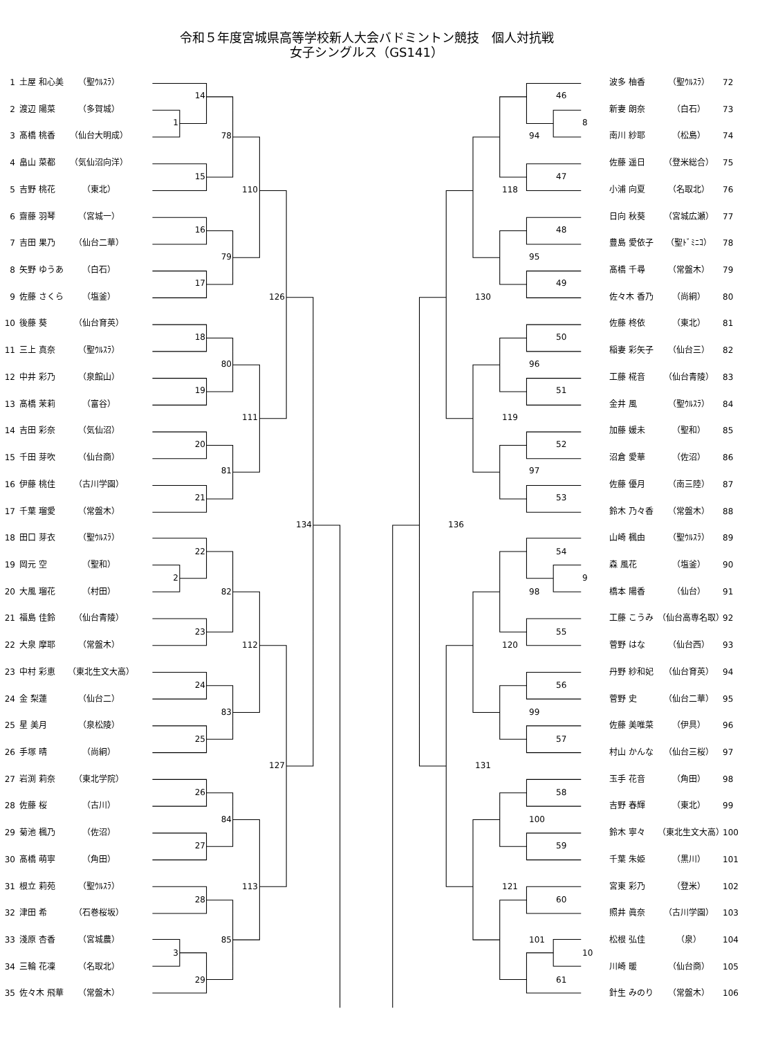令和５年度宮城県高等学校新人大会バドミントン競技　個人対抗戦
女子シングルス（GS141）
1 土屋 和心美 （聖ｳﾙｽﾗ）
2 渡辺 陽菜 （多賀城）
3 髙橋 桃香 （仙台大明成）
4 畠山 菜都 （気仙沼向洋）
5 吉野 桃花 （東北）
6 齋藤 羽琴 （宮城一）
7 吉田 果乃 （仙台二華）
8 矢野 ゆうあ （白石）
9 佐藤 さくら （塩釜）
10 後藤 葵 （仙台育英）
11 三上 真奈 （聖ｳﾙｽﾗ）
12 中井 彩乃 （泉館山）
13 髙橋 茉莉 （富谷）
14 吉田 彩奈 （気仙沼）
15 千田 芽吹 （仙台商）
16 伊藤 桃佳 （古川学園）
17 千葉 瑠愛 （常盤木）
18 田口 芽衣 （聖ｳﾙｽﾗ）
19 岡元 空 （聖和）
20 大風 瑠花 （村田）
21 福島 佳鈴 （仙台青陵）
22 大泉 摩耶 （常盤木）
23 中村 彩恵 （東北生文大高）
24 金 梨蓮 （仙台二）
25 星 美月 （泉松陵）
26 手塚 晴 （尚絅）
27 岩渕 莉奈 （東北学院）
28 佐藤 桜 （古川）
29 菊池 楓乃 （佐沼）
30 髙橋 萌寧 （角田）
31 根立 莉苑 （聖ｳﾙｽﾗ）
32 津田 希 （石巻桜坂）
33 淺原 杏香 （宮城農）
34 三輪 花凜 （名取北）
35 佐々木 飛華 （常盤木）
14
1
78
15
110
16
79
17
126
18
80
19
111
20
81
21
134
22
2
82
23
112
24
83
25
127
26
84
27
113
28
85
3
29
波多 柚香 （聖ｳﾙｽﾗ） 72
新妻 朗奈 （白石） 73
南川 紗耶 （松島） 74
佐藤 遥日 （登米総合） 75
小浦 向夏 （名取北） 76
日向 秋葵 （宮城広瀬） 77
豊島 愛依子 （聖ﾄﾞﾐﾆｺ） 78
髙橋 千尋 （常盤木） 79
佐々木 香乃 （尚絅） 80
佐藤 柊依 （東北） 81
稲妻 彩矢子 （仙台三） 82
工藤 椛音 （仙台青陵） 83
金井 風 （聖ｳﾙｽﾗ） 84
加藤 媛未 （聖和） 85
沼倉 愛華 （佐沼） 86
佐藤 優月 （南三陸） 87
鈴木 乃々香 （常盤木） 88
山崎 楓由 （聖ｳﾙｽﾗ） 89
森 風花 （塩釜） 90
橋本 陽香 （仙台） 91
工藤 こうみ （仙台高専名取） 92
菅野 はな （仙台西） 93
丹野 紗和妃 （仙台育英） 94
菅野 史 （仙台二華） 95
佐藤 美唯菜 （伊具） 96
村山 かんな （仙台三桜） 97
玉手 花音 （角田） 98
吉野 春輝 （東北） 99
鈴木 寧々 （東北生文大高） 100
千葉 朱姫 （黒川） 101
宮東 彩乃 （登米） 102
照井 眞奈 （古川学園） 103
松根 弘佳 （泉） 104
川崎 暖 （仙台商） 105
針生 みのり （常盤木） 106
46
8
94
47
118
48
95
49
130
50
96
51
119
52
97
53
136
54
9
98
55
120
56
99
57
131
58
100
59
121
60
101
10
61